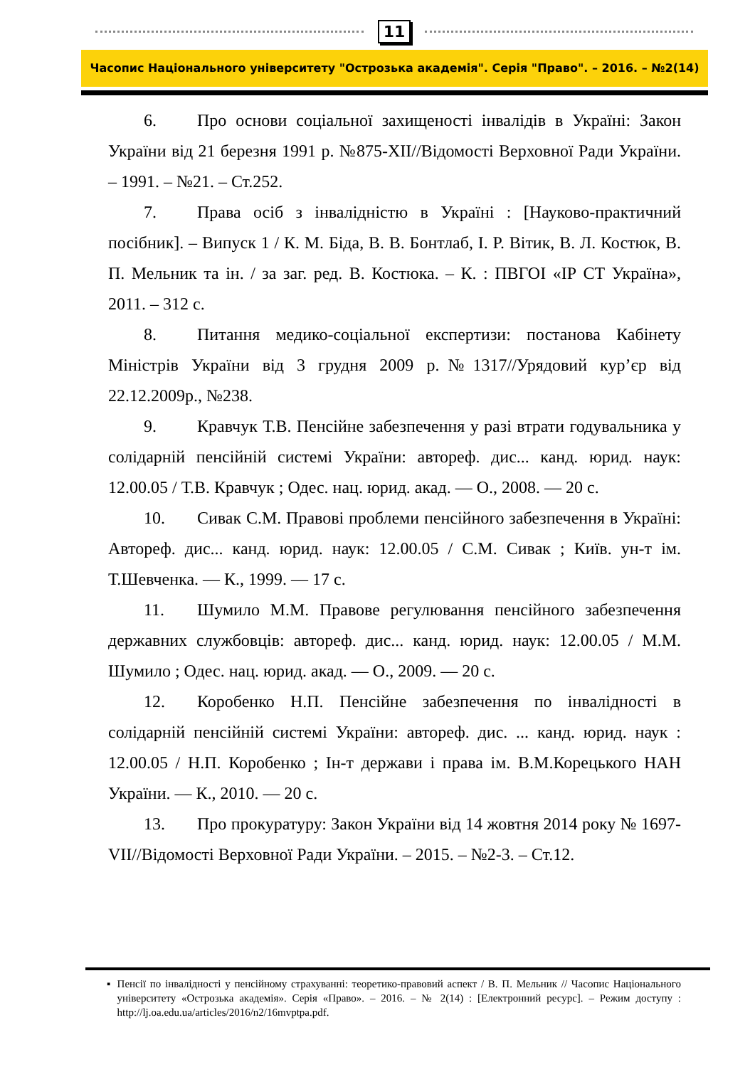11
Часопис Національного університету "Острозька академія". Серія "Право". – 2016. – №2(14)
6. Про основи соціальної захищеності інвалідів в Україні: Закон України від 21 березня 1991 р. №875-XII//Відомості Верховної Ради України. – 1991. – №21. – Ст.252.
7. Права осіб з інвалідністю в Україні : [Науково-практичний посібник]. – Випуск 1 / К. М. Біда, В. В. Бонтлаб, І. Р. Вітик, В. Л. Костюк, В. П. Мельник та ін. / за заг. ред. В. Костюка. – К. : ПВГОІ «ІР СТ Україна», 2011. – 312 с.
8. Питання медико-соціальної експертизи: постанова Кабінету Міністрів України від 3 грудня 2009 р.№1317//Урядовий кур’єр від 22.12.2009р., №238.
9. Кравчук Т.В. Пенсійне забезпечення у разі втрати годувальника у солідарній пенсійній системі України: автореф. дис... канд. юрид. наук: 12.00.05 / Т.В. Кравчук ; Одес. нац. юрид. акад. — О., 2008. — 20 с.
10. Сивак С.М. Правові проблеми пенсійного забезпечення в Україні: Автореф. дис... канд. юрид. наук: 12.00.05 / С.М. Сивак ; Київ. ун-т ім. Т.Шевченка. — К., 1999. — 17 с.
11. Шумило М.М. Правове регулювання пенсійного забезпечення державних службовців: автореф. дис... канд. юрид. наук: 12.00.05 / М.М. Шумило ; Одес. нац. юрид. акад. — О., 2009. — 20 с.
12. Коробенко Н.П. Пенсійне забезпечення по інвалідності в солідарній пенсійній системі України: автореф. дис. ... канд. юрид. наук : 12.00.05 / Н.П. Коробенко ; Ін-т держави і права ім. В.М.Корецького НАН України. — К., 2010. — 20 с.
13. Про прокуратуру: Закон України від 14 жовтня 2014 року № 1697-VII//Відомості Верховної Ради України. – 2015. – №2-3. – Ст.12.
▪ Пенсії по інвалідності у пенсійному страхуванні: теоретико-правовий аспект / В. П. Мельник // Часопис Національного університету «Острозька академія». Серія «Право». – 2016. – № 2(14) : [Електронний ресурс]. – Режим доступу : http://lj.oa.edu.ua/articles/2016/n2/16mvptpa.pdf.